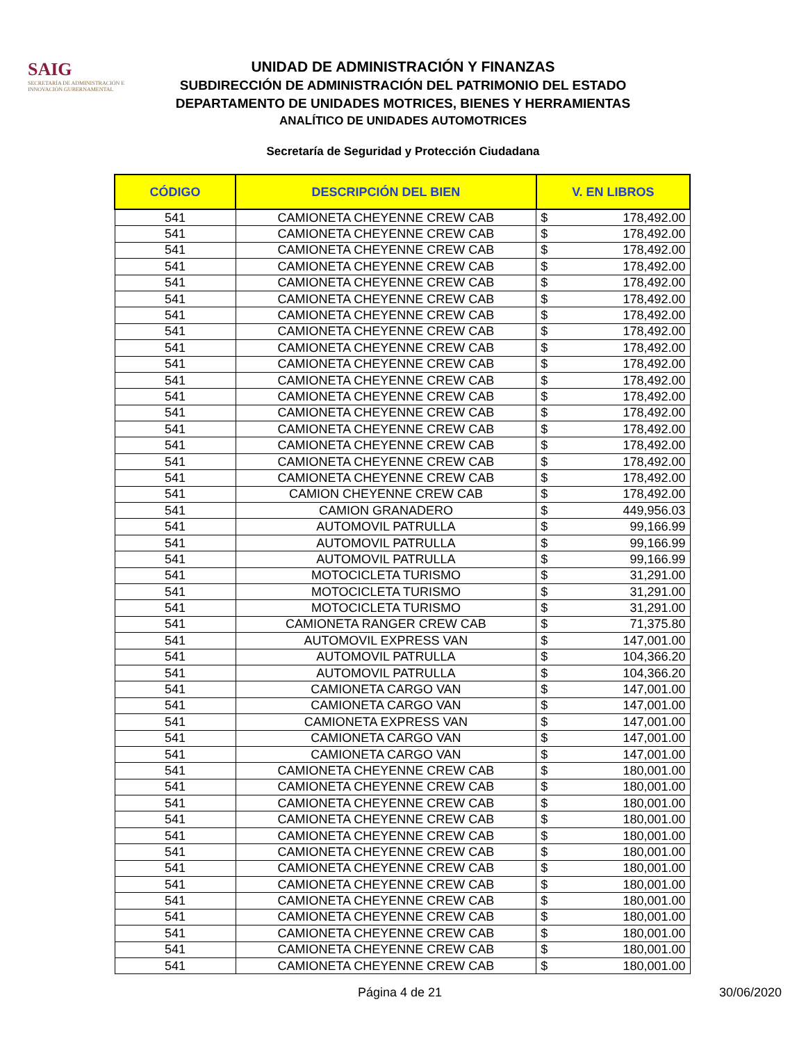SAIG
SECRETARÍA DE ADMINISTRACIÓN E INNOVACIÓN GUBERNAMENTAL
UNIDAD DE ADMINISTRACIÓN Y FINANZAS
SUBDIRECCIÓN DE ADMINISTRACIÓN DEL PATRIMONIO DEL ESTADO
DEPARTAMENTO DE UNIDADES MOTRICES, BIENES Y HERRAMIENTAS
ANALÍTICO DE UNIDADES AUTOMOTRICES
Secretaría de Seguridad y Protección Ciudadana
| CÓDIGO | DESCRIPCIÓN DEL BIEN | V. EN LIBROS | |
| --- | --- | --- | --- |
| 541 | CAMIONETA CHEYENNE CREW CAB | $ | 178,492.00 |
| 541 | CAMIONETA CHEYENNE CREW CAB | $ | 178,492.00 |
| 541 | CAMIONETA CHEYENNE CREW CAB | $ | 178,492.00 |
| 541 | CAMIONETA CHEYENNE CREW CAB | $ | 178,492.00 |
| 541 | CAMIONETA CHEYENNE CREW CAB | $ | 178,492.00 |
| 541 | CAMIONETA CHEYENNE CREW CAB | $ | 178,492.00 |
| 541 | CAMIONETA CHEYENNE CREW CAB | $ | 178,492.00 |
| 541 | CAMIONETA CHEYENNE CREW CAB | $ | 178,492.00 |
| 541 | CAMIONETA CHEYENNE CREW CAB | $ | 178,492.00 |
| 541 | CAMIONETA CHEYENNE CREW CAB | $ | 178,492.00 |
| 541 | CAMIONETA CHEYENNE CREW CAB | $ | 178,492.00 |
| 541 | CAMIONETA CHEYENNE CREW CAB | $ | 178,492.00 |
| 541 | CAMIONETA CHEYENNE CREW CAB | $ | 178,492.00 |
| 541 | CAMIONETA CHEYENNE CREW CAB | $ | 178,492.00 |
| 541 | CAMIONETA CHEYENNE CREW CAB | $ | 178,492.00 |
| 541 | CAMIONETA CHEYENNE CREW CAB | $ | 178,492.00 |
| 541 | CAMIONETA CHEYENNE CREW CAB | $ | 178,492.00 |
| 541 | CAMION CHEYENNE CREW CAB | $ | 178,492.00 |
| 541 | CAMION GRANADERO | $ | 449,956.03 |
| 541 | AUTOMOVIL PATRULLA | $ | 99,166.99 |
| 541 | AUTOMOVIL PATRULLA | $ | 99,166.99 |
| 541 | AUTOMOVIL PATRULLA | $ | 99,166.99 |
| 541 | MOTOCICLETA TURISMO | $ | 31,291.00 |
| 541 | MOTOCICLETA TURISMO | $ | 31,291.00 |
| 541 | MOTOCICLETA TURISMO | $ | 31,291.00 |
| 541 | CAMIONETA RANGER CREW CAB | $ | 71,375.80 |
| 541 | AUTOMOVIL EXPRESS VAN | $ | 147,001.00 |
| 541 | AUTOMOVIL PATRULLA | $ | 104,366.20 |
| 541 | AUTOMOVIL PATRULLA | $ | 104,366.20 |
| 541 | CAMIONETA CARGO VAN | $ | 147,001.00 |
| 541 | CAMIONETA CARGO VAN | $ | 147,001.00 |
| 541 | CAMIONETA EXPRESS VAN | $ | 147,001.00 |
| 541 | CAMIONETA CARGO VAN | $ | 147,001.00 |
| 541 | CAMIONETA CARGO VAN | $ | 147,001.00 |
| 541 | CAMIONETA CHEYENNE CREW CAB | $ | 180,001.00 |
| 541 | CAMIONETA CHEYENNE CREW CAB | $ | 180,001.00 |
| 541 | CAMIONETA CHEYENNE CREW CAB | $ | 180,001.00 |
| 541 | CAMIONETA CHEYENNE CREW CAB | $ | 180,001.00 |
| 541 | CAMIONETA CHEYENNE CREW CAB | $ | 180,001.00 |
| 541 | CAMIONETA CHEYENNE CREW CAB | $ | 180,001.00 |
| 541 | CAMIONETA CHEYENNE CREW CAB | $ | 180,001.00 |
| 541 | CAMIONETA CHEYENNE CREW CAB | $ | 180,001.00 |
| 541 | CAMIONETA CHEYENNE CREW CAB | $ | 180,001.00 |
| 541 | CAMIONETA CHEYENNE CREW CAB | $ | 180,001.00 |
| 541 | CAMIONETA CHEYENNE CREW CAB | $ | 180,001.00 |
| 541 | CAMIONETA CHEYENNE CREW CAB | $ | 180,001.00 |
| 541 | CAMIONETA CHEYENNE CREW CAB | $ | 180,001.00 |
Página 4 de 21 30/06/2020